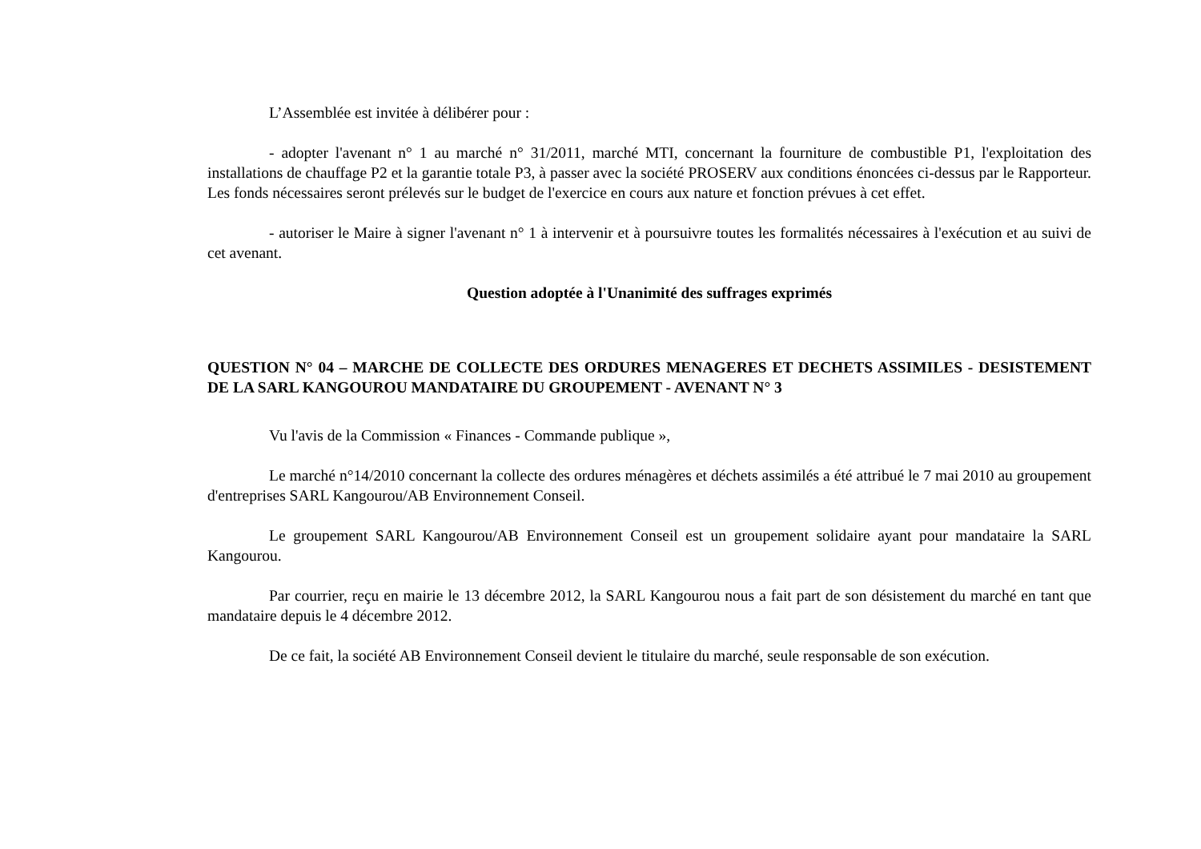L’Assemblée est invitée à délibérer pour :
- adopter l'avenant n° 1 au marché n° 31/2011, marché MTI, concernant la fourniture de combustible P1, l'exploitation des installations de chauffage P2 et la garantie totale P3, à passer avec la société PROSERV aux conditions énoncées ci-dessus par le Rapporteur. Les fonds nécessaires seront prélevés sur le budget de l'exercice en cours aux nature et fonction prévues à cet effet.
- autoriser le Maire à signer l'avenant n° 1 à intervenir et à poursuivre toutes les formalités nécessaires à l'exécution et au suivi de cet avenant.
Question adoptée à l'Unanimité des suffrages exprimés
QUESTION N° 04 – MARCHE DE COLLECTE DES ORDURES MENAGERES ET DECHETS ASSIMILES - DESISTEMENT DE LA SARL KANGOUROU MANDATAIRE DU GROUPEMENT - AVENANT N° 3
Vu l'avis de la Commission « Finances - Commande publique »,
Le marché n°14/2010 concernant la collecte des ordures ménagères et déchets assimilés a été attribué le 7 mai 2010 au groupement d'entreprises SARL Kangourou/AB Environnement Conseil.
Le groupement SARL Kangourou/AB Environnement Conseil est un groupement solidaire ayant pour mandataire la SARL Kangourou.
Par courrier, reçu en mairie le 13 décembre 2012, la SARL Kangourou nous a fait part de son désistement du marché en tant que mandataire depuis le 4 décembre 2012.
De ce fait, la société AB Environnement Conseil devient le titulaire du marché, seule responsable de son exécution.